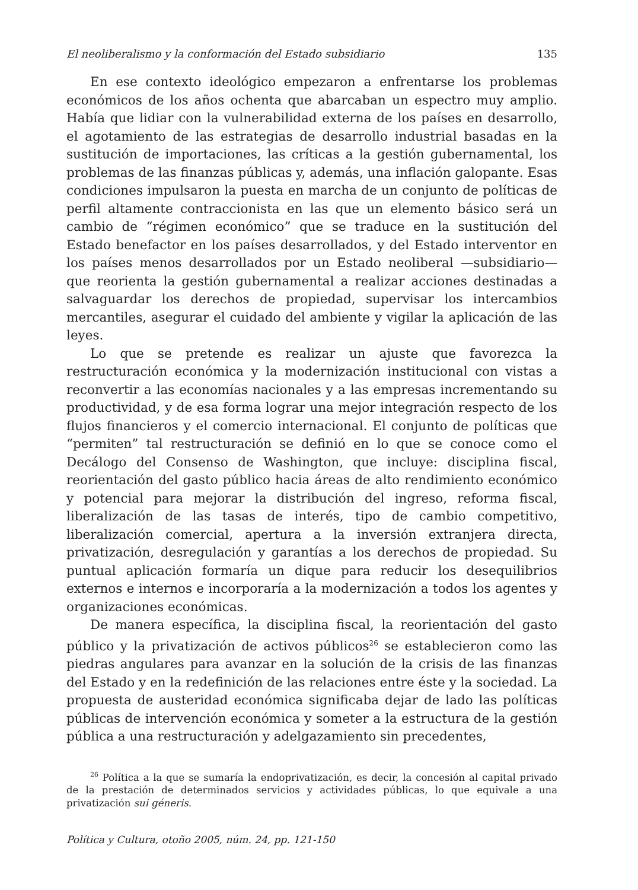El neoliberalismo y la conformación del Estado subsidiario 135
En ese contexto ideológico empezaron a enfrentarse los problemas económicos de los años ochenta que abarcaban un espectro muy amplio. Había que lidiar con la vulnerabilidad externa de los países en desarrollo, el agotamiento de las estrategias de desarrollo industrial basadas en la sustitución de importaciones, las críticas a la gestión gubernamental, los problemas de las finanzas públicas y, además, una inflación galopante. Esas condiciones impulsaron la puesta en marcha de un conjunto de políticas de perfil altamente contraccionista en las que un elemento básico será un cambio de “régimen económico” que se traduce en la sustitución del Estado benefactor en los países desarrollados, y del Estado interventor en los países menos desarrollados por un Estado neoliberal —subsidiario— que reorienta la gestión gubernamental a realizar acciones destinadas a salvaguardar los derechos de propiedad, supervisar los intercambios mercantiles, asegurar el cuidado del ambiente y vigilar la aplicación de las leyes.
Lo que se pretende es realizar un ajuste que favorezca la restructuración económica y la modernización institucional con vistas a reconvertir a las economías nacionales y a las empresas incrementando su productividad, y de esa forma lograr una mejor integración respecto de los flujos financieros y el comercio internacional. El conjunto de políticas que “permiten” tal restructuración se definió en lo que se conoce como el Decálogo del Consenso de Washington, que incluye: disciplina fiscal, reorientación del gasto público hacia áreas de alto rendimiento económico y potencial para mejorar la distribución del ingreso, reforma fiscal, liberalización de las tasas de interés, tipo de cambio competitivo, liberalización comercial, apertura a la inversión extranjera directa, privatización, desregulación y garantías a los derechos de propiedad. Su puntual aplicación formaría un dique para reducir los desequilibrios externos e internos e incorporaría a la modernización a todos los agentes y organizaciones económicas.
De manera específica, la disciplina fiscal, la reorientación del gasto público y la privatización de activos públicos<sup>26</sup> se establecieron como las piedras angulares para avanzar en la solución de la crisis de las finanzas del Estado y en la redefinición de las relaciones entre éste y la sociedad. La propuesta de austeridad económica significaba dejar de lado las políticas públicas de intervención económica y someter a la estructura de la gestión pública a una restructuración y adelgazamiento sin precedentes,
<sup>26</sup> Política a la que se sumaría la endoprivatización, es decir, la concesión al capital privado de la prestación de determinados servicios y actividades públicas, lo que equivale a una privatización sui géneris.
Política y Cultura, otoño 2005, núm. 24, pp. 121-150